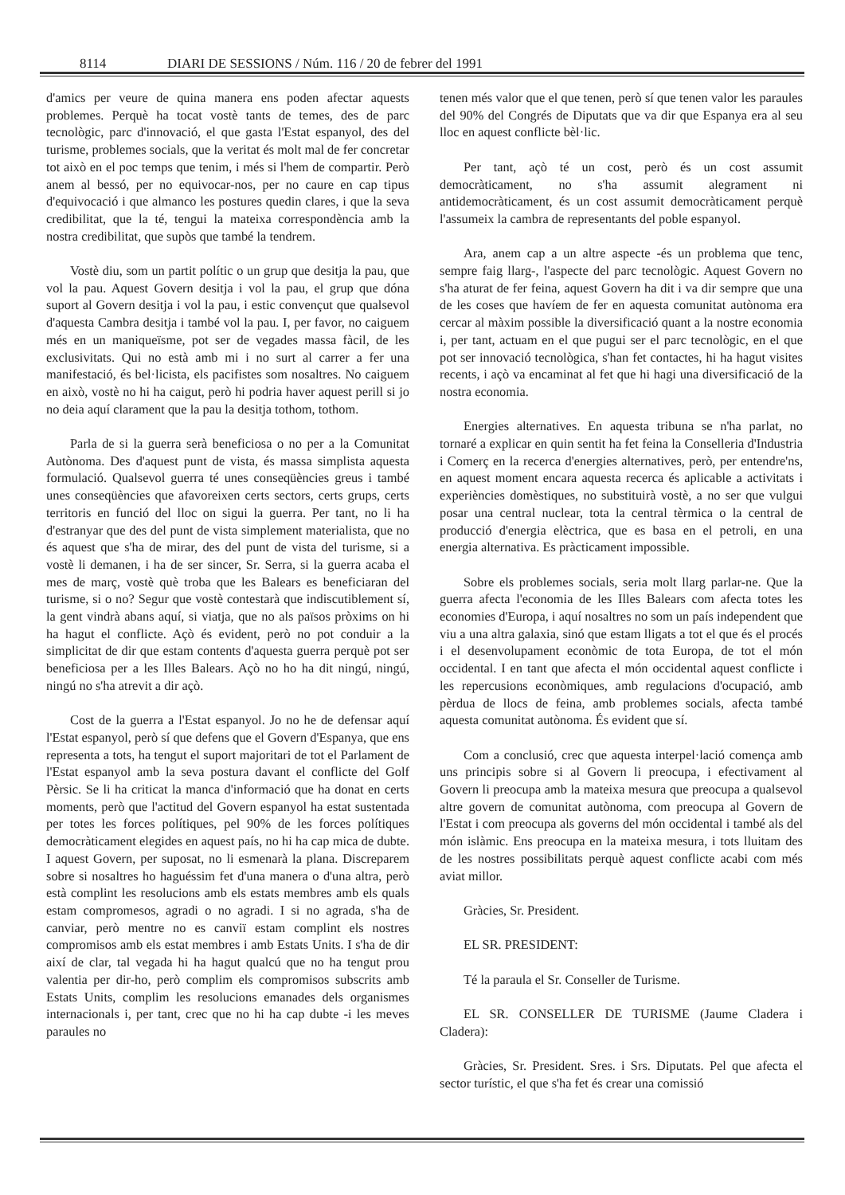8114 DIARI DE SESSIONS / Núm. 116 / 20 de febrer del 1991
d'amics per veure de quina manera ens poden afectar aquests problemes. Perquè ha tocat vostè tants de temes, des de parc tecnològic, parc d'innovació, el que gasta l'Estat espanyol, des del turisme, problemes socials, que la veritat és molt mal de fer concretar tot això en el poc temps que tenim, i més si l'hem de compartir. Però anem al bessó, per no equivocar-nos, per no caure en cap tipus d'equivocació i que almanco les postures quedin clares, i que la seva credibilitat, que la té, tengui la mateixa correspondència amb la nostra credibilitat, que supòs que també la tendrem.
Vostè diu, som un partit polític o un grup que desitja la pau, que vol la pau. Aquest Govern desitja i vol la pau, el grup que dóna suport al Govern desitja i vol la pau, i estic convençut que qualsevol d'aquesta Cambra desitja i també vol la pau. I, per favor, no caiguem més en un maniqueïsme, pot ser de vegades massa fàcil, de les exclusivitats. Qui no està amb mi i no surt al carrer a fer una manifestació, és bel·licista, els pacifistes som nosaltres. No caiguem en això, vostè no hi ha caigut, però hi podria haver aquest perill si jo no deia aquí clarament que la pau la desitja tothom, tothom.
Parla de si la guerra serà beneficiosa o no per a la Comunitat Autònoma. Des d'aquest punt de vista, és massa simplista aquesta formulació. Qualsevol guerra té unes conseqüències greus i també unes conseqüències que afavoreixen certs sectors, certs grups, certs territoris en funció del lloc on sigui la guerra. Per tant, no li ha d'estranyar que des del punt de vista simplement materialista, que no és aquest que s'ha de mirar, des del punt de vista del turisme, si a vostè li demanen, i ha de ser sincer, Sr. Serra, si la guerra acaba el mes de març, vostè què troba que les Balears es beneficiaran del turisme, si o no? Segur que vostè contestarà que indiscutiblement sí, la gent vindrà abans aquí, si viatja, que no als països pròxims on hi ha hagut el conflicte. Açò és evident, però no pot conduir a la simplicitat de dir que estam contents d'aquesta guerra perquè pot ser beneficiosa per a les Illes Balears. Açò no ho ha dit ningú, ningú, ningú no s'ha atrevit a dir açò.
Cost de la guerra a l'Estat espanyol. Jo no he de defensar aquí l'Estat espanyol, però sí que defens que el Govern d'Espanya, que ens representa a tots, ha tengut el suport majoritari de tot el Parlament de l'Estat espanyol amb la seva postura davant el conflicte del Golf Pèrsic. Se li ha criticat la manca d'informació que ha donat en certs moments, però que l'actitud del Govern espanyol ha estat sustentada per totes les forces polítiques, pel 90% de les forces polítiques democràticament elegides en aquest país, no hi ha cap mica de dubte. I aquest Govern, per suposat, no li esmenarà la plana. Discreparem sobre si nosaltres ho haguéssim fet d'una manera o d'una altra, però està complint les resolucions amb els estats membres amb els quals estam compromesos, agradi o no agradi. I si no agrada, s'ha de canviar, però mentre no es canviï estam complint els nostres compromisos amb els estat membres i amb Estats Units. I s'ha de dir així de clar, tal vegada hi ha hagut qualcú que no ha tengut prou valentia per dir-ho, però complim els compromisos subscrits amb Estats Units, complim les resolucions emanades dels organismes internacionals i, per tant, crec que no hi ha cap dubte -i les meves paraules no
tenen més valor que el que tenen, però sí que tenen valor les paraules del 90% del Congrés de Diputats que va dir que Espanya era al seu lloc en aquest conflicte bèl·lic.
Per tant, açò té un cost, però és un cost assumit democràticament, no s'ha assumit alegrament ni antidemocràticament, és un cost assumit democràticament perquè l'assumeix la cambra de representants del poble espanyol.
Ara, anem cap a un altre aspecte -és un problema que tenc, sempre faig llarg-, l'aspecte del parc tecnològic. Aquest Govern no s'ha aturat de fer feina, aquest Govern ha dit i va dir sempre que una de les coses que havíem de fer en aquesta comunitat autònoma era cercar al màxim possible la diversificació quant a la nostre economia i, per tant, actuam en el que pugui ser el parc tecnològic, en el que pot ser innovació tecnològica, s'han fet contactes, hi ha hagut visites recents, i açò va encaminat al fet que hi hagi una diversificació de la nostra economia.
Energies alternatives. En aquesta tribuna se n'ha parlat, no tornaré a explicar en quin sentit ha fet feina la Conselleria d'Industria i Comerç en la recerca d'energies alternatives, però, per entendre'ns, en aquest moment encara aquesta recerca és aplicable a activitats i experiències domèstiques, no substituirà vostè, a no ser que vulgui posar una central nuclear, tota la central tèrmica o la central de producció d'energia elèctrica, que es basa en el petroli, en una energia alternativa. Es pràcticament impossible.
Sobre els problemes socials, seria molt llarg parlar-ne. Que la guerra afecta l'economia de les Illes Balears com afecta totes les economies d'Europa, i aquí nosaltres no som un país independent que viu a una altra galaxia, sinó que estam lligats a tot el que és el procés i el desenvolupament econòmic de tota Europa, de tot el món occidental. I en tant que afecta el món occidental aquest conflicte i les repercusions econòmiques, amb regulacions d'ocupació, amb pèrdua de llocs de feina, amb problemes socials, afecta també aquesta comunitat autònoma. És evident que sí.
Com a conclusió, crec que aquesta interpel·lació comença amb uns principis sobre si al Govern li preocupa, i efectivament al Govern li preocupa amb la mateixa mesura que preocupa a qualsevol altre govern de comunitat autònoma, com preocupa al Govern de l'Estat i com preocupa als governs del món occidental i també als del món islàmic. Ens preocupa en la mateixa mesura, i tots lluitam des de les nostres possibilitats perquè aquest conflicte acabi com més aviat millor.
Gràcies, Sr. President.
EL SR. PRESIDENT:
Té la paraula el Sr. Conseller de Turisme.
EL SR. CONSELLER DE TURISME (Jaume Cladera i Cladera):
Gràcies, Sr. President. Sres. i Srs. Diputats. Pel que afecta el sector turístic, el que s'ha fet és crear una comissió